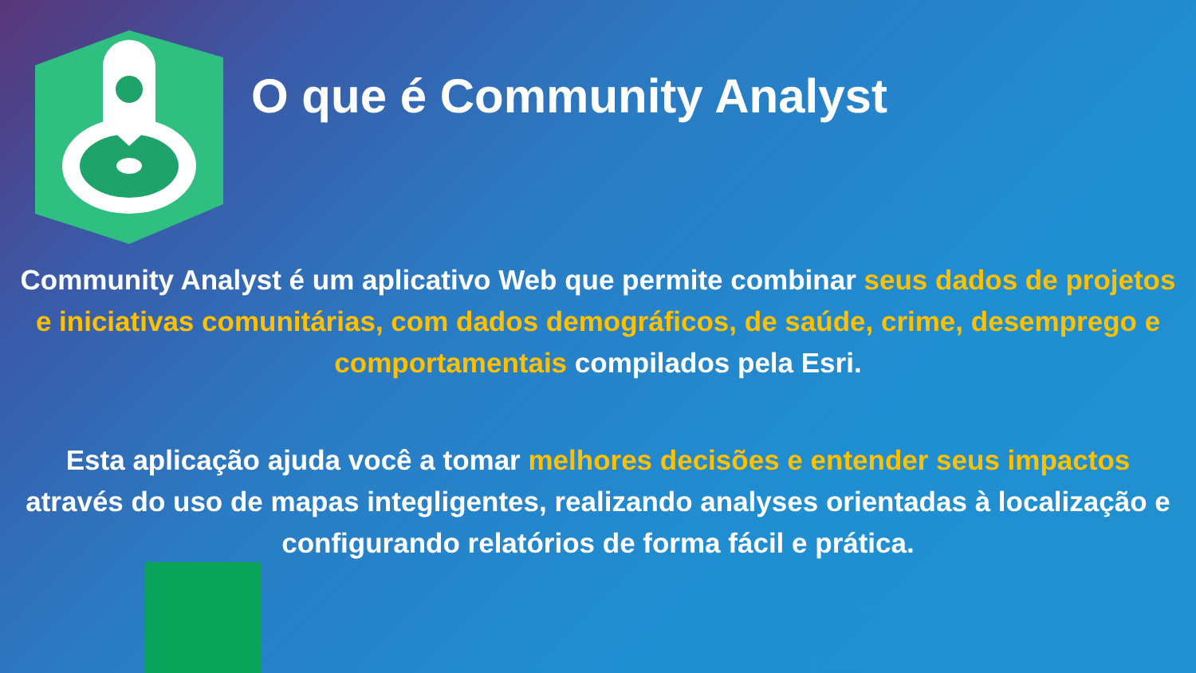O que é Community Analyst
Community Analyst é um aplicativo Web que permite combinar seus dados de projetos e iniciativas comunitárias, com dados demográficos, de saúde, crime, desemprego e comportamentais compilados pela Esri.
Esta aplicação ajuda você a tomar melhores decisões e entender seus impactos através do uso de mapas integligentes, realizando analyses orientadas à localização e configurando relatórios de forma fácil e prática.